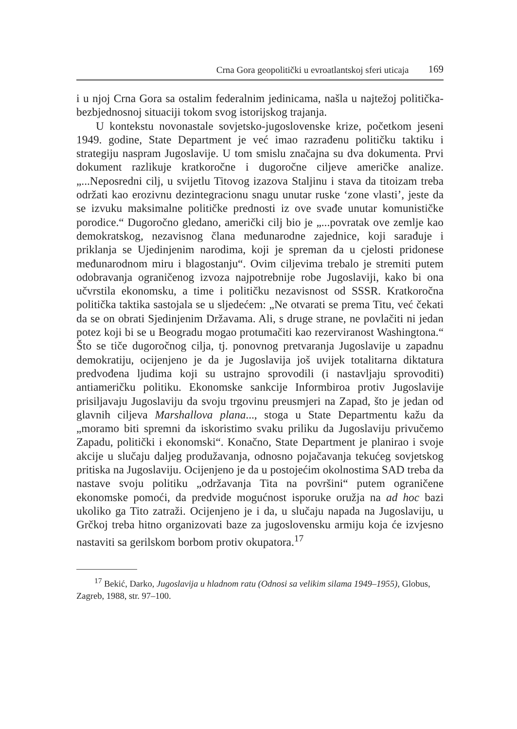Crna Gora geopolitički u evroatlantskoj sferi uticaja 169
i u njoj Crna Gora sa ostalim federalnim jedinicama, našla u najtežoj politička-bezbjednosnoj situaciji tokom svog istorijskog trajanja.
U kontekstu novonastale sovjetsko-jugoslovenske krize, početkom jeseni 1949. godine, State Department je već imao razrađenu političku taktiku i strategiju naspram Jugoslavije. U tom smislu značajna su dva dokumenta. Prvi dokument razlikuje kratkoročne i dugoročne ciljeve američke analize. „...Neposredni cilj, u svijetlu Titovog izazova Staljinu i stava da titoizam treba održati kao erozivnu dezintegracionu snagu unutar ruske ‘zone vlasti’, jeste da se izvuku maksimalne političke prednosti iz ove svađe unutar komunističke porodice.“ Dugoročno gledano, američki cilj bio je „...povratak ove zemlje kao demokratskog, nezavisnog člana međunarodne zajednice, koji sarađuje i priklanja se Ujedinjenim narodima, koji je spreman da u cjelosti pridonese međunarodnom miru i blagostanju“. Ovim ciljevima trebalo je stremiti putem odobravanja ograničenog izvoza najpotrebnije robe Jugoslaviji, kako bi ona učvrstila ekonomsku, a time i političku nezavisnost od SSSR. Kratkoročna politička taktika sastojala se u sljedećem: „Ne otvarati se prema Titu, već čekati da se on obrati Sjedinjenim Državama. Ali, s druge strane, ne povlačiti ni jedan potez koji bi se u Beogradu mogao protumačiti kao rezerviranost Washingtona.“ Što se tiče dugoročnog cilja, tj. ponovnog pretvaranja Jugoslavije u zapadnu demokratiju, ocijenjeno je da je Jugoslavija još uvijek totalitarna diktatura predvođena ljudima koji su ustrajno sprovodili (i nastavljaju sprovoditi) antiameričku politiku. Ekonomske sankcije Informbiroa protiv Jugoslavije prisiljavaju Jugoslaviju da svoju trgovinu preusmjeri na Zapad, što je jedan od glavnih ciljeva Marshallova plana..., stoga u State Departmentu kažu da „moramo biti spremni da iskoristimo svaku priliku da Jugoslaviju privučemo Zapadu, politički i ekonomski“. Konačno, State Department je planirao i svoje akcije u slučaju daljeg produžavanja, odnosno pojačavanja tekućeg sovjetskog pritiska na Jugoslaviju. Ocijenjeno je da u postojećim okolnostima SAD treba da nastave svoju politiku „održavanja Tita na površini“ putem ograničene ekonomske pomoći, da predvide mogućnost isporuke oružja na ad hoc bazi ukoliko ga Tito zatraži. Ocijenjeno je i da, u slučaju napada na Jugoslaviju, u Grčkoj treba hitno organizovati baze za jugoslovensku armiju koja će izvjesno nastaviti sa gerilskom borbom protiv okupatora.<sup>17</sup>
<sup>17</sup> Bekić, Darko, Jugoslavija u hladnom ratu (Odnosi sa velikim silama 1949–1955), Globus, Zagreb, 1988, str. 97–100.